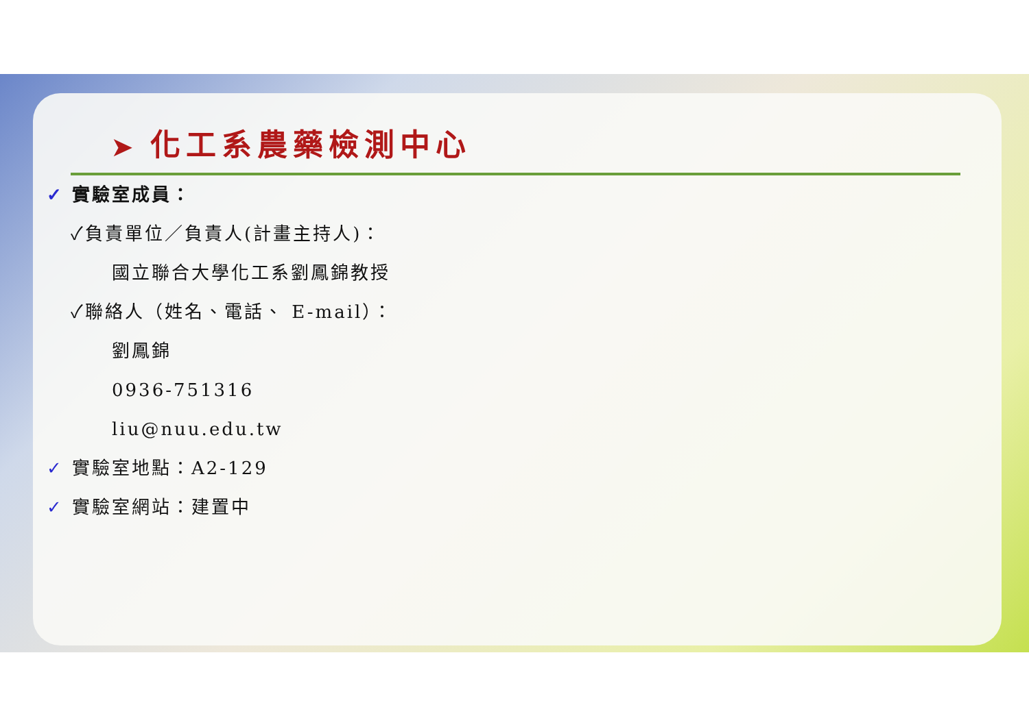➤ 化工系農藥檢測中心
✓ 實驗室成員：
✓負責單位／負責人(計畫主持人)：
國立聯合大學化工系劉鳳錦教授
✓聯絡人（姓名、電話、 E-mail）：
劉鳳錦
0936-751316
liu@nuu.edu.tw
✓ 實驗室地點：A2-129
✓ 實驗室網站：建置中